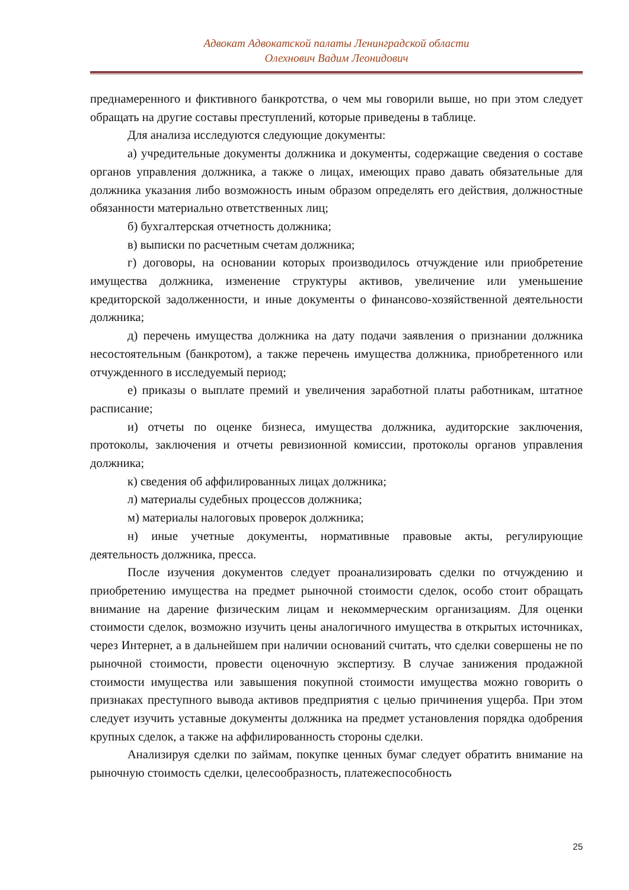Адвокат Адвокатской палаты Ленинградской области
Олехнович Вадим Леонидович
преднамеренного и фиктивного банкротства, о чем мы говорили выше, но при этом следует обращать на другие составы преступлений, которые приведены в таблице.
Для анализа исследуются следующие документы:
а) учредительные документы должника и документы, содержащие сведения о составе органов управления должника, а также о лицах, имеющих право давать обязательные для должника указания либо возможность иным образом определять его действия, должностные обязанности материально ответственных лиц;
б) бухгалтерская отчетность должника;
в) выписки по расчетным счетам должника;
г) договоры, на основании которых производилось отчуждение или приобретение имущества должника, изменение структуры активов, увеличение или уменьшение кредиторской задолженности, и иные документы о финансово-хозяйственной деятельности должника;
д) перечень имущества должника на дату подачи заявления о признании должника несостоятельным (банкротом), а также перечень имущества должника, приобретенного или отчужденного в исследуемый период;
е) приказы о выплате премий и увеличения заработной платы работникам, штатное расписание;
и) отчеты по оценке бизнеса, имущества должника, аудиторские заключения, протоколы, заключения и отчеты ревизионной комиссии, протоколы органов управления должника;
к) сведения об аффилированных лицах должника;
л) материалы судебных процессов должника;
м) материалы налоговых проверок должника;
н) иные учетные документы, нормативные правовые акты, регулирующие деятельность должника, пресса.
После изучения документов следует проанализировать сделки по отчуждению и приобретению имущества на предмет рыночной стоимости сделок, особо стоит обращать внимание на дарение физическим лицам и некоммерческим организациям. Для оценки стоимости сделок, возможно изучить цены аналогичного имущества в открытых источниках, через Интернет, а в дальнейшем при наличии оснований считать, что сделки совершены не по рыночной стоимости, провести оценочную экспертизу. В случае занижения продажной стоимости имущества или завышения покупной стоимости имущества можно говорить о признаках преступного вывода активов предприятия с целью причинения ущерба. При этом следует изучить уставные документы должника на предмет установления порядка одобрения крупных сделок, а также на аффилированность стороны сделки.
Анализируя сделки по займам, покупке ценных бумаг следует обратить внимание на рыночную стоимость сделки, целесообразность, платежеспособность
25